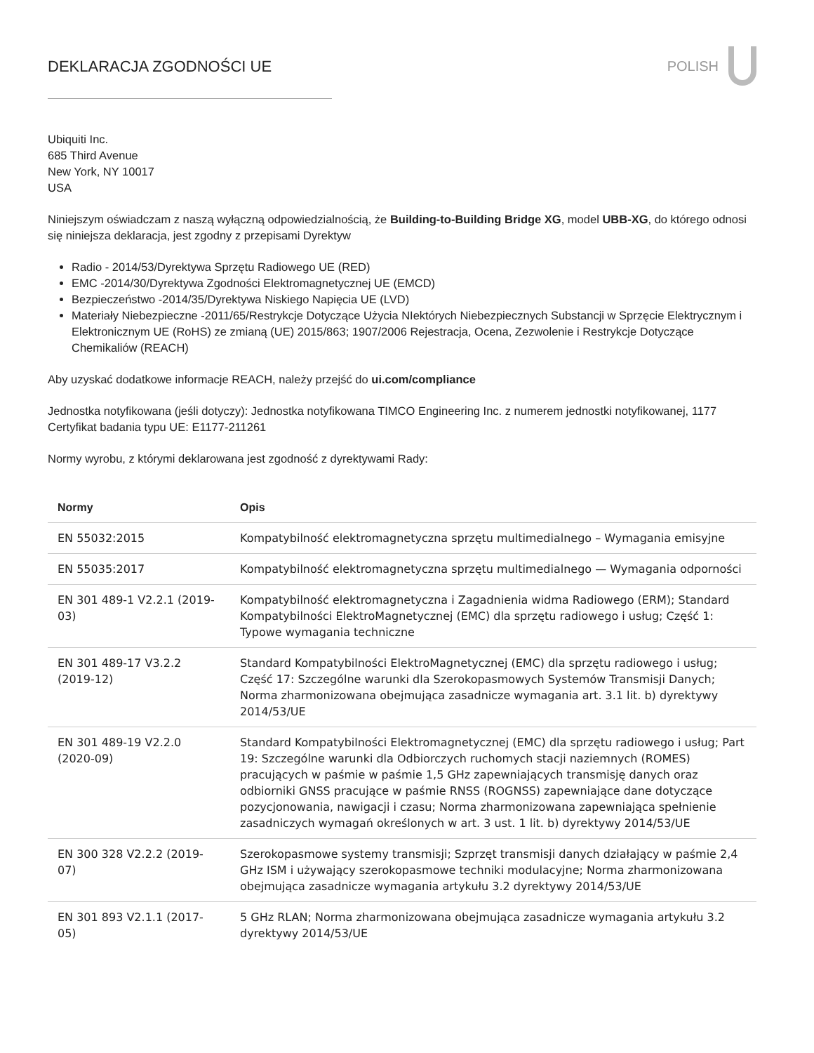DEKLARACJA ZGODNOŚCI UE POLISH
Ubiquiti Inc.
685 Third Avenue
New York, NY 10017
USA
Niniejszym oświadczam z naszą wyłączną odpowiedzialnością, że Building-to-Building Bridge XG, model UBB-XG, do którego odnosi się niniejsza deklaracja, jest zgodny z przepisami Dyrektyw
Radio - 2014/53/Dyrektywa Sprzętu Radiowego UE (RED)
EMC -2014/30/Dyrektywa Zgodności Elektromagnetycznej UE (EMCD)
Bezpieczeństwo -2014/35/Dyrektywa Niskiego Napięcia UE (LVD)
Materiały Niebezpieczne -2011/65/Restrykcje Dotyczące Użycia NIektórych Niebezpiecznych Substancji w Sprzęcie Elektrycznym i Elektronicznym UE (RoHS) ze zmianą (UE) 2015/863; 1907/2006 Rejestracja, Ocena, Zezwolenie i Restrykcje Dotyczące Chemikaliów (REACH)
Aby uzyskać dodatkowe informacje REACH, należy przejść do ui.com/compliance
Jednostka notyfikowana (jeśli dotyczy): Jednostka notyfikowana TIMCO Engineering Inc. z numerem jednostki notyfikowanej, 1177 Certyfikat badania typu UE: E1177-211261
Normy wyrobu, z którymi deklarowana jest zgodność z dyrektywami Rady:
| Normy | Opis |
| --- | --- |
| EN 55032:2015 | Kompatybilność elektromagnetyczna sprzętu multimedialnego – Wymagania emisyjne |
| EN 55035:2017 | Kompatybilność elektromagnetyczna sprzętu multimedialnego — Wymagania odporności |
| EN 301 489-1 V2.2.1 (2019-03) | Kompatybilność elektromagnetyczna i Zagadnienia widma Radiowego (ERM); Standard Kompatybilności ElektroMagnetycznej (EMC) dla sprzętu radiowego i usług; Część 1: Typowe wymagania techniczne |
| EN 301 489-17 V3.2.2 (2019-12) | Standard Kompatybilności ElektroMagnetycznej (EMC) dla sprzętu radiowego i usług; Część 17: Szczególne warunki dla Szerokopasmowych Systemów Transmisji Danych; Norma zharmonizowana obejmująca zasadnicze wymagania art. 3.1 lit. b) dyrektywy 2014/53/UE |
| EN 301 489-19 V2.2.0 (2020-09) | Standard Kompatybilności Elektromagnetycznej (EMC) dla sprzętu radiowego i usług; Part 19: Szczególne warunki dla Odbiorczych ruchomych stacji naziemnych (ROMES) pracujących w paśmie w paśmie 1,5 GHz zapewniających transmisję danych oraz odbiorniki GNSS pracujące w paśmie RNSS (ROGNSS) zapewniające dane dotyczące pozycjonowania, nawigacji i czasu; Norma zharmonizowana zapewniająca spełnienie zasadniczych wymagań określonych w art. 3 ust. 1 lit. b) dyrektywy 2014/53/UE |
| EN 300 328 V2.2.2 (2019-07) | Szerokopasmowe systemy transmisji; Szprzęt transmisji danych działający w paśmie 2,4 GHz ISM i używający szerokopasmowe techniki modulacyjne; Norma zharmonizowana obejmująca zasadnicze wymagania artykułu 3.2 dyrektywy 2014/53/UE |
| EN 301 893 V2.1.1 (2017-05) | 5 GHz RLAN; Norma zharmonizowana obejmująca zasadnicze wymagania artykułu 3.2 dyrektywy 2014/53/UE |